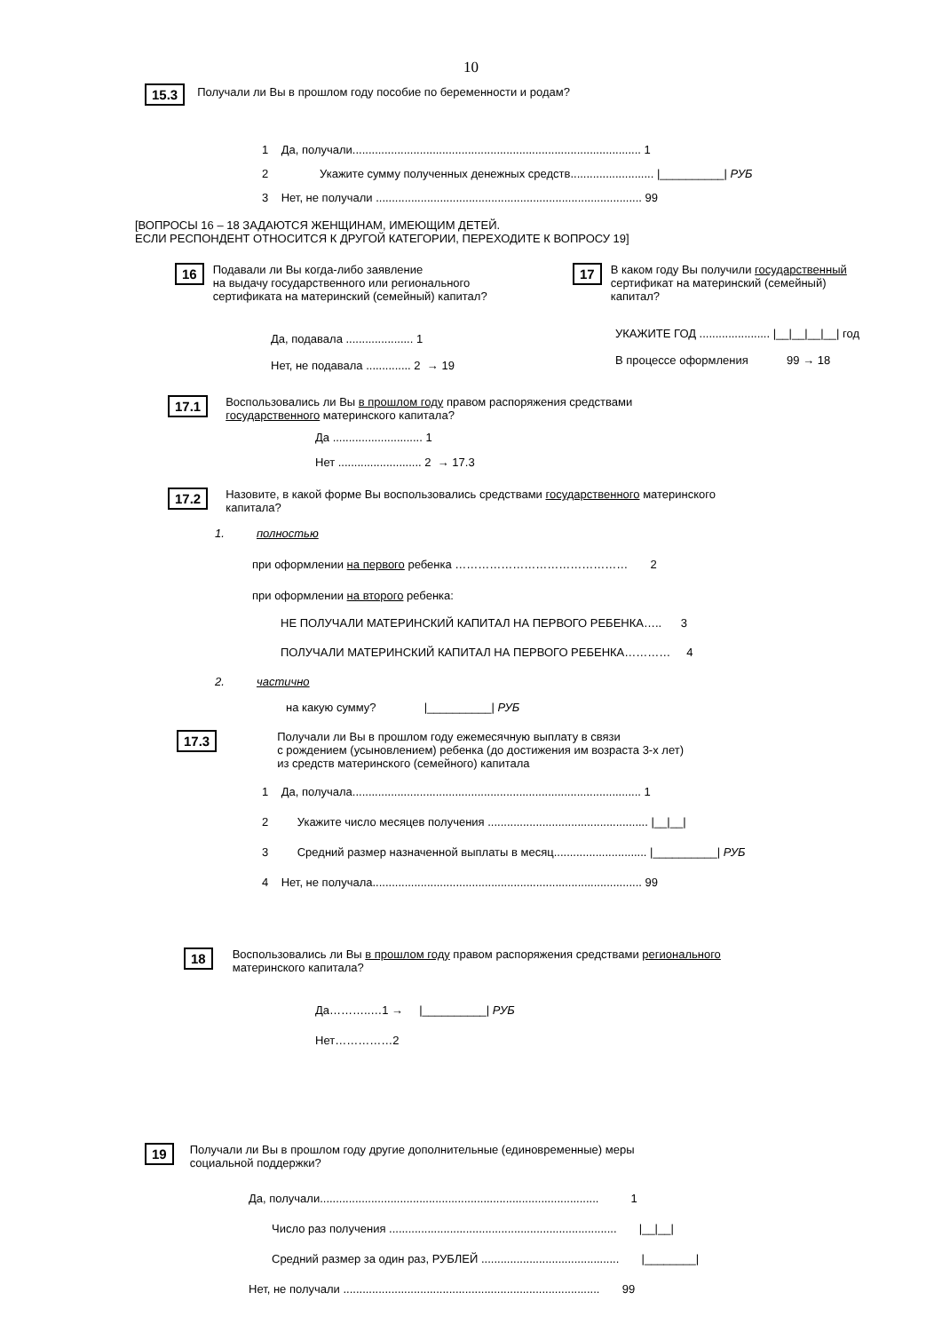10
15.3 Получали ли Вы в прошлом году пособие по беременности и родам?
1 Да, получали.......................................................................................... 1
2 Укажите сумму полученных денежных средств.......................... |__________| РУБ
3 Нет, не получали ................................................................................... 99
[ВОПРОСЫ 16 – 18 ЗАДАЮТСЯ ЖЕНЩИНАМ, ИМЕЮЩИМ ДЕТЕЙ.
ЕСЛИ РЕСПОНДЕНТ ОТНОСИТСЯ К ДРУГОЙ КАТЕГОРИИ, ПЕРЕХОДИТЕ К ВОПРОСУ 19]
16 Подавали ли Вы когда-либо заявление
на выдачу государственного или регионального
сертификата на материнский (семейный) капитал?
Да, подавала ..................... 1
Нет, не подавала .............. 2 → 19
17 В каком году Вы получили государственный
сертификат на материнский (семейный)
капитал?
УКАЖИТЕ ГОД ...................... |__|__|__|__| год
В процессе оформления 99 → 18
17.1 Воспользовались ли Вы в прошлом году правом распоряжения средствами
государственного материнского капитала?
Да ............................ 1
Нет .......................... 2 → 17.3
17.2 Назовите, в какой форме Вы воспользовались средствами государственного материнского
капитала?
1. полностью
при оформлении на первого ребенка ……………………………………… 2
при оформлении на второго ребенка:
НЕ ПОЛУЧАЛИ МАТЕРИНСКИЙ КАПИТАЛ НА ПЕРВОГО РЕБЕНКА….. 3
ПОЛУЧАЛИ МАТЕРИНСКИЙ КАПИТАЛ НА ПЕРВОГО РЕБЕНКА………… 4
2. частично
на какую сумму? |__________| РУБ
17.3 Получали ли Вы в прошлом году ежемесячную выплату в связи
с рождением (усыновлением) ребенка (до достижения им возраста 3-х лет)
из средств материнского (семейного) капитала
1 Да, получала.......................................................................................... 1
2 Укажите число месяцев получения .................................................. |__|__|
3 Средний размер назначенной выплаты в месяц............................. |__________| РУБ
4 Нет, не получала.................................................................................... 99
18 Воспользовались ли Вы в прошлом году правом распоряжения средствами регионального
материнского капитала?
Да………..…1 → |__________| РУБ
Нет……………2
19 Получали ли Вы в прошлом году другие дополнительные (единовременные) меры
социальной поддержки?
Да, получали....................................................................................... 1
Число раз получения ....................................................................... |__|__|
Средний размер за один раз, РУБЛЕЙ ........................................... |________|
Нет, не получали ................................................................................ 99